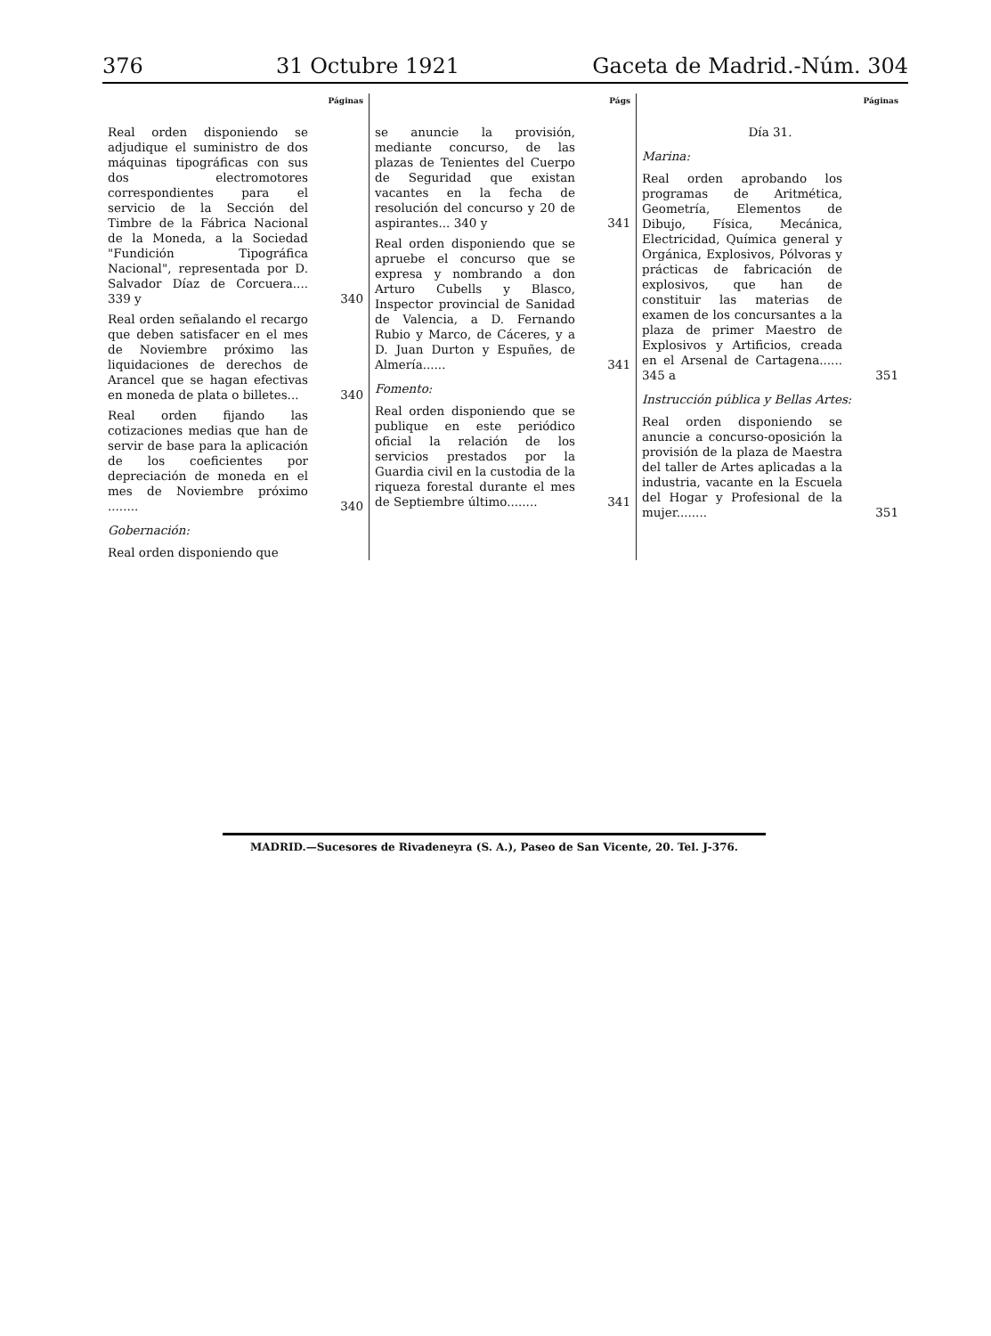376 31 Octubre 1921 Gaceta de Madrid.-Núm. 304
Páginas
Real orden disponiendo se adjudique el suministro de dos máquinas tipográficas con sus dos electromotores correspondientes para el servicio de la Sección del Timbre de la Fábrica Nacional de la Moneda, a la Sociedad "Fundición Tipográfica Nacional", representada por D. Salvador Díaz de Corcuera.... 339 y
340
Real orden señalando el recargo que deben satisfacer en el mes de Noviembre próximo las liquidaciones de derechos de Arancel que se hagan efectivas en moneda de plata o billetes...
340
Real orden fijando las cotizaciones medias que han de servir de base para la aplicación de los coeficientes por depreciación de moneda en el mes de Noviembre próximo ........
340
Gobernación:
Real orden disponiendo que
Págs
se anuncie la provisión, mediante concurso, de las plazas de Tenientes del Cuerpo de Seguridad que existan vacantes en la fecha de resolución del concurso y 20 de aspirantes... 340 y
341
Real orden disponiendo que se apruebe el concurso que se expresa y nombrando a don Arturo Cubells y Blasco, Inspector provincial de Sanidad de Valencia, a D. Fernando Rubio y Marco, de Cáceres, y a D. Juan Durton y Espuñes, de Almería......
341
Fomento:
Real orden disponiendo que se publique en este periódico oficial la relación de los servicios prestados por la Guardia civil en la custodia de la riqueza forestal durante el mes de Septiembre último........
341
Páginas
Día 31.
Marina:
Real orden aprobando los programas de Aritmética, Geometría, Elementos de Dibujo, Física, Mecánica, Electricidad, Química general y Orgánica, Explosivos, Pólvoras y prácticas de fabricación de explosivos, que han de constituir las materias de examen de los concursantes a la plaza de primer Maestro de Explosivos y Artificios, creada en el Arsenal de Cartagena...... 345 a
351
Instrucción pública y Bellas Artes:
Real orden disponiendo se anuncie a concurso-oposición la provisión de la plaza de Maestra del taller de Artes aplicadas a la industria, vacante en la Escuela del Hogar y Profesional de la mujer........
351
MADRID.—Sucesores de Rivadeneyra (S. A.), Paseo de San Vicente, 20. Tel. J-376.